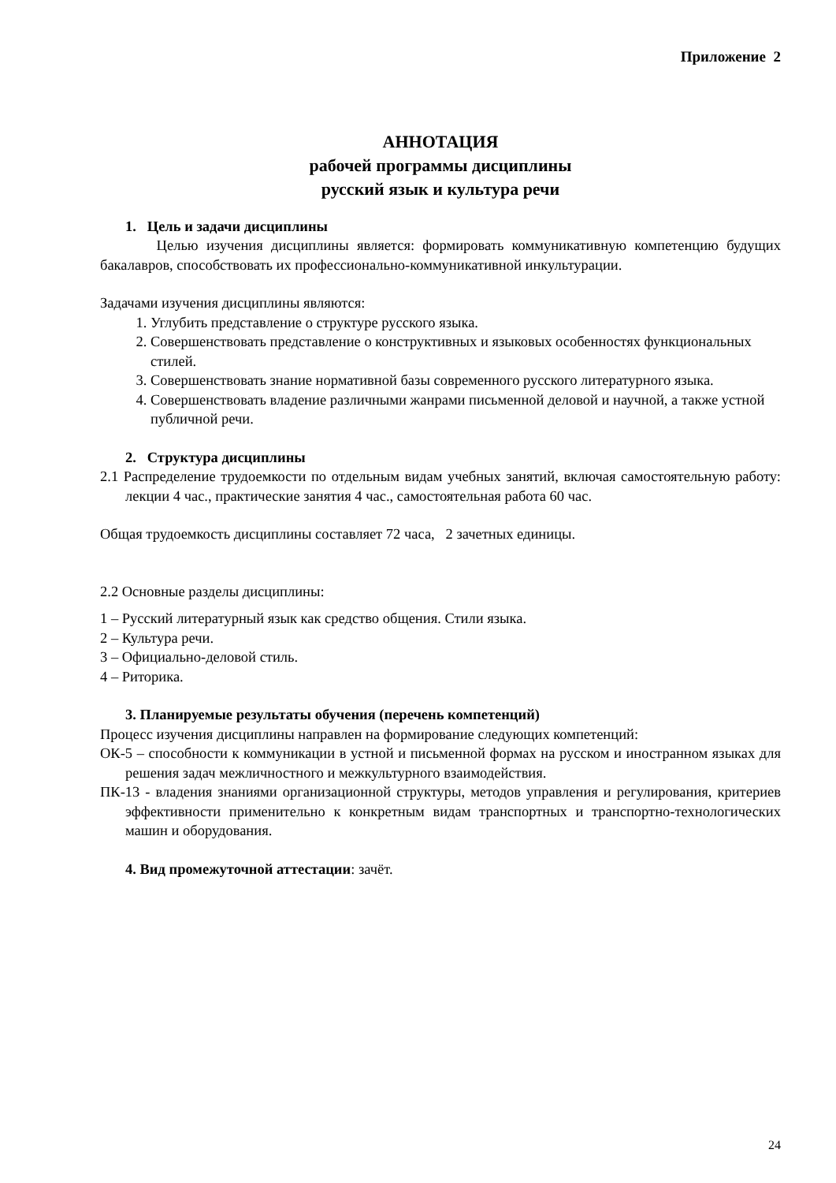Приложение 2
АННОТАЦИЯ
рабочей программы дисциплины
русский язык и культура речи
1. Цель и задачи дисциплины
Целью изучения дисциплины является: формировать коммуникативную компетенцию будущих бакалавров, способствовать их профессионально-коммуникативной инкультурации.
Задачами изучения дисциплины являются:
1. Углубить представление о структуре русского языка.
2. Совершенствовать представление о конструктивных и языковых особенностях функциональных стилей.
3. Совершенствовать знание нормативной базы современного русского литературного языка.
4. Совершенствовать владение различными жанрами письменной деловой и научной, а также устной публичной речи.
2. Структура дисциплины
2.1 Распределение трудоемкости по отдельным видам учебных занятий, включая самостоятельную работу: лекции 4 час., практические занятия 4 час., самостоятельная работа 60 час.
Общая трудоемкость дисциплины составляет 72 часа, 2 зачетных единицы.
2.2 Основные разделы дисциплины:
1 – Русский литературный язык как средство общения. Стили языка.
2 – Культура речи.
3 – Официально-деловой стиль.
4 – Риторика.
3. Планируемые результаты обучения (перечень компетенций)
Процесс изучения дисциплины направлен на формирование следующих компетенций:
ОК-5 – способности к коммуникации в устной и письменной формах на русском и иностранном языках для решения задач межличностного и межкультурного взаимодействия.
ПК-13 - владения знаниями организационной структуры, методов управления и регулирования, критериев эффективности применительно к конкретным видам транспортных и транспортно-технологических машин и оборудования.
4. Вид промежуточной аттестации: зачёт.
24